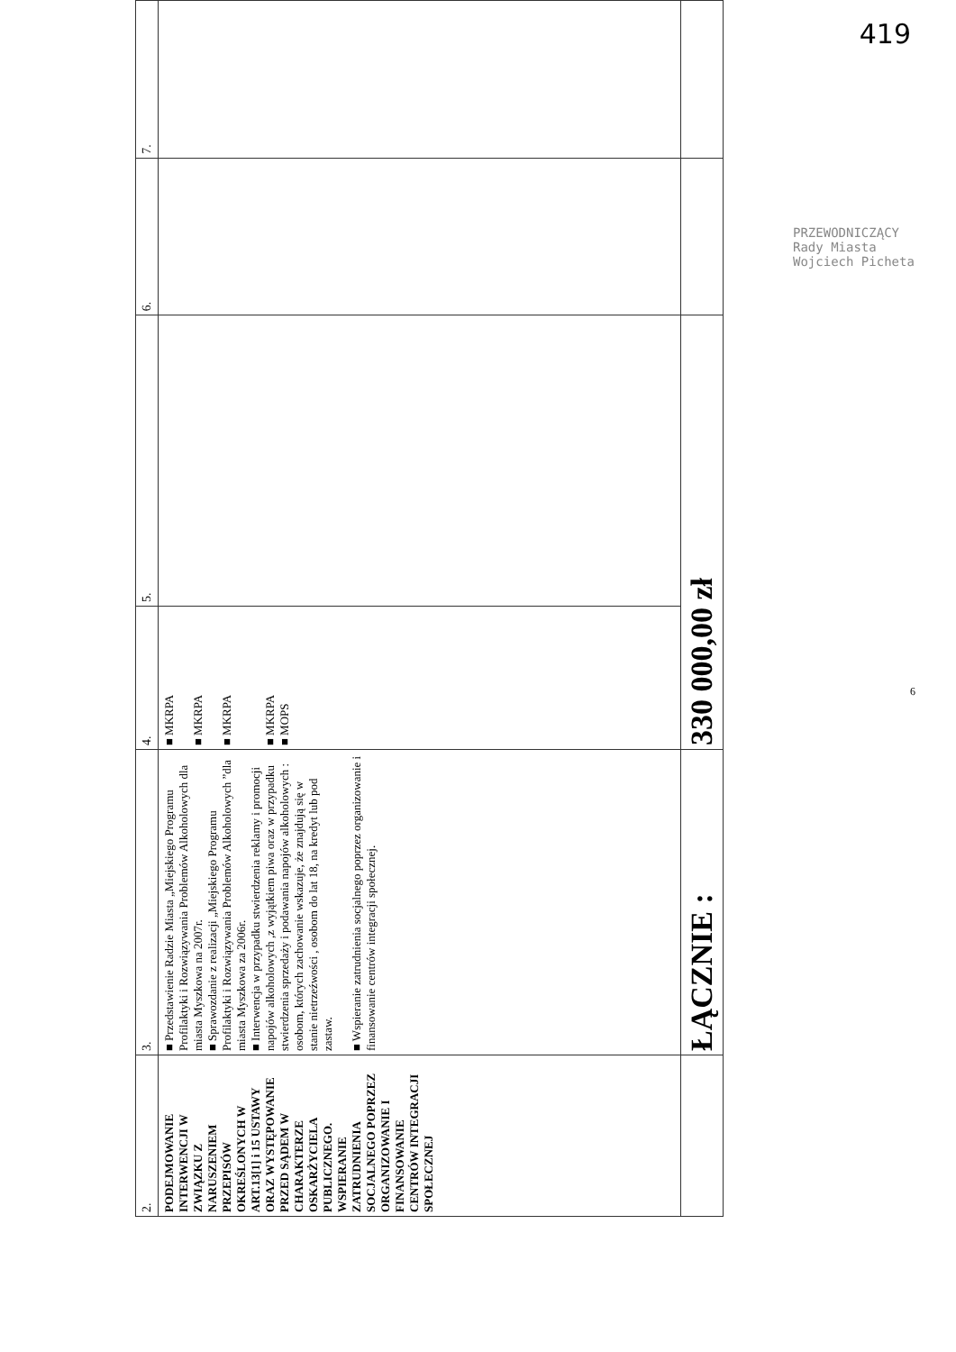419
| 2. | 3. | 4. | 5. | 6. | 7. |
| --- | --- | --- | --- | --- | --- |
| PODEJMOWANIE INTERWENCJI W ZWIĄZKU Z NARUSZENIEM PRZEPISÓW OKREŚLONYCH W ART.13[1] i 15 USTAWY ORAZ WYSTĘPOWANIE PRZED SĄDEM W CHARAKTERZE OSKARŻYCIELA PUBLICZNEGO. WSPIERANIE ZATRUDNIENIA SOCJALNEGO POPRZEZ ORGANIZOWANIE I FINANSOWANIE CENTRÓW INTEGRACJI SPOŁECZNEJ | ■ Przedstawienie Radzie Miasta „Miejskiego Programu Profilaktyki i Rozwiązywania Problemów Alkoholowych dla miasta Myszkowa na 2007r. ■ Sprawozdanie z realizacji „Miejskiego Programu Profilaktyki i Rozwiązywania Problemów Alkoholowych ”dla miasta Myszkowa za 2006r. ■ Interwencja w przypadku stwierdzenia reklamy i promocji napojów alkoholowych ,z wyjątkiem piwa oraz w przypadku stwierdzenia sprzedaży i podawania napojów alkoholowych : osobom, których zachowanie wskazuje, że znajdują się w stanie nietrzeźwości , osobom do lat 18, na kredyt lub pod zastaw. ■ Wspieranie zatrudnienia socjalnego poprzez organizowanie i finansowanie centrów integracji społecznej. | ■ MKRPA ■ MKRPA ■ MKRPA ■ MKRPA ■ MOPS | | | |
| | ŁĄCZNIE : | 330 000,00 zł | | | |
PRZEWODNICZĄCY
Rady Miasta
Wojciech Picheta
6